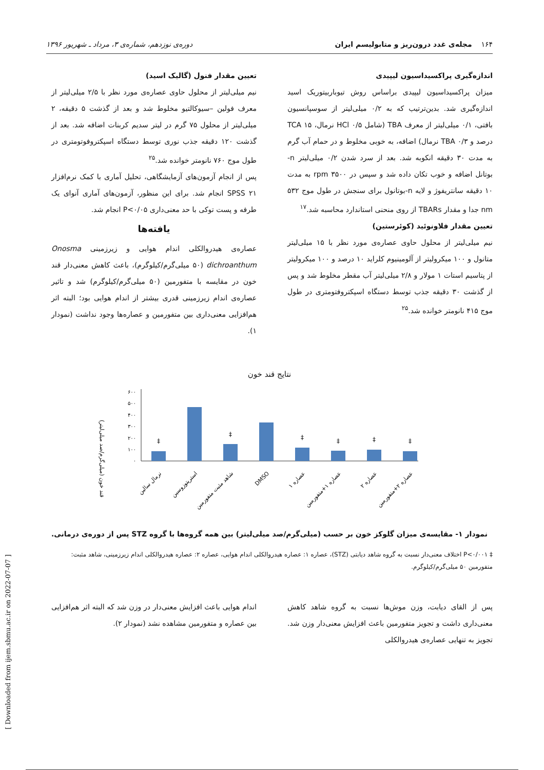۱۶۴ مجله‌ی غدد درون‌ریز و متابولیسم ایران دوره‌ی نوزدهم، شماره‌ی ۳، مرداد ـ شهریور ۱۳۹۶
اندازه‌گیری پراکسیداسیون لیپیدی
میزان پراکسیداسیون لیپیدی براساس روش تیوباربیتوریک اسید اندازه‌گیری شد. بدین‌ترتیب که به ۰/۲ میلی‌لیتر از سوسپانسیون بافتی، ۰/۱ میلی‌لیتر از معرف TBA (شامل HCl ۰/۵ نرمال، TCA ۱۵ درصد و TBA ۰/۳ نرمال) اضافه، به خوبی مخلوط و در حمام آب گرم به مدت ۳۰ دقیقه انکوبه شد. بعد از سرد شدن ۰/۲ میلی‌لیتر n- بوتانل اضافه و خوب تکان داده شد و سپس در ۳۵۰۰ rpm به مدت ۱۰ دقیقه سانتریفوژ و لایه n-بوتانول برای سنجش در طول موج ۵۳۲ nm جدا و مقدار TBARs از روی منحنی استاندارد محاسبه شد.<sup>۱۷</sup>
تعیین مقدار فلاونوئید (کوئرستین)
نیم میلی‌لیتر از محلول حاوی عصاره‌ی مورد نظر با ۱۵ میلی‌لیتر متانول و ۱۰۰ میکرولیتر از آلومینیوم کلراید ۱۰ درصد و ۱۰۰ میکرولیتر از پتاسیم استات ۱ مولار و ۲/۸ میلی‌لیتر آب مقطر مخلوط شد و پس از گذشت ۳۰ دقیقه جذب توسط دستگاه اسپکتروفتومتری در طول موج ۴۱۵ نانومتر خوانده شد.<sup>۲۵</sup>
تعیین مقدار فنول (گالیک اسید)
نیم میلی‌لیتر از محلول حاوی عصاره‌ی مورد نظر با ۲/۵ میلی‌لیتر از معرف فولین –سیوکالتیو مخلوط شد و بعد از گذشت ۵ دقیقه، ۲ میلی‌لیتر از محلول ۷۵ گرم در لیتر سدیم کربنات اضافه شد. بعد از گذشت ۱۲۰ دقیقه جذب نوری توسط دستگاه اسپکتروفوتومتری در طول موج ۷۶۰ نانومتر خوانده شد.<sup>۲۵</sup>
پس از انجام آزمون‌های آزمایشگاهی، تحلیل آماری با کمک نرم‌افزار SPSS ۲۱ انجام شد. برای این منظور، آزمون‌های آماری آنوای یک طرفه و پست توکی با حد معنی‌داری P<۰/۰۵ انجام شد.
یافته‌ها
عصاره‌ی هیدروالکلی اندام هوایی و زیرزمینی Onosma dichroanthum (۵۰ میلی‌گرم/کیلوگرم)، باعث کاهش معنی‌دار قند خون در مقایسه با متفورمین (۵۰ میلی‌گرم/کیلوگرم) شد و تاثیر عصاره‌ی اندام زیرزمینی قدری بیشتر از اندام هوایی بود؛ البته اثر هم‌افزایی معنی‌داری بین متفورمین و عصاره‌ها وجود نداشت (نمودار ۱).
نتایج قند خون
قند خون (میلی‌گرم/صد میلی‌لیتر)
۰
۱۰۰
۲۰۰
۳۰۰
۴۰۰
۵۰۰
۶۰۰
‡
‡
‡
‡
‡
‡
نرمال سالین
استرپتوزوسین
شاهد مثبت متفورمین
DMSO
عصاره ۱
عصاره ۱+متفورمین
عصاره ۲
عصاره ۲+متفورمین
نمودار ۱- مقایسه‌ی میزان گلوکز خون بر حسب (میلی‌گرم/صد میلی‌لیتر) بین همه گروه‌ها با گروه STZ پس از دوره‌ی درمانی.
‡ P<۰/۰۰۱ اختلاف معنی‌دار نسبت به گروه شاهد دیابتی (STZ)، عصاره ۱: عصاره هیدروالکلی اندام هوایی، عصاره ۲: عصاره هیدروالکلی اندام زیرزمینی، شاهد مثبت: متفورمین ۵۰ میلی‌گرم/کیلوگرم.
پس از القای دیابت، وزن موش‌ها نسبت به گروه شاهد کاهش معنی‌داری داشت و تجویز متفورمین باعث افزایش معنی‌دار وزن شد. تجویز به تنهایی عصاره‌ی هیدروالکلی
اندام هوایی باعث افزایش معنی‌دار در وزن شد که البته اثر هم‌افزایی بین عصاره و متفورمین مشاهده نشد (نمودار ۲).
[ Downloaded from ijem.sbmu.ac.ir on 2022-07-07 ]